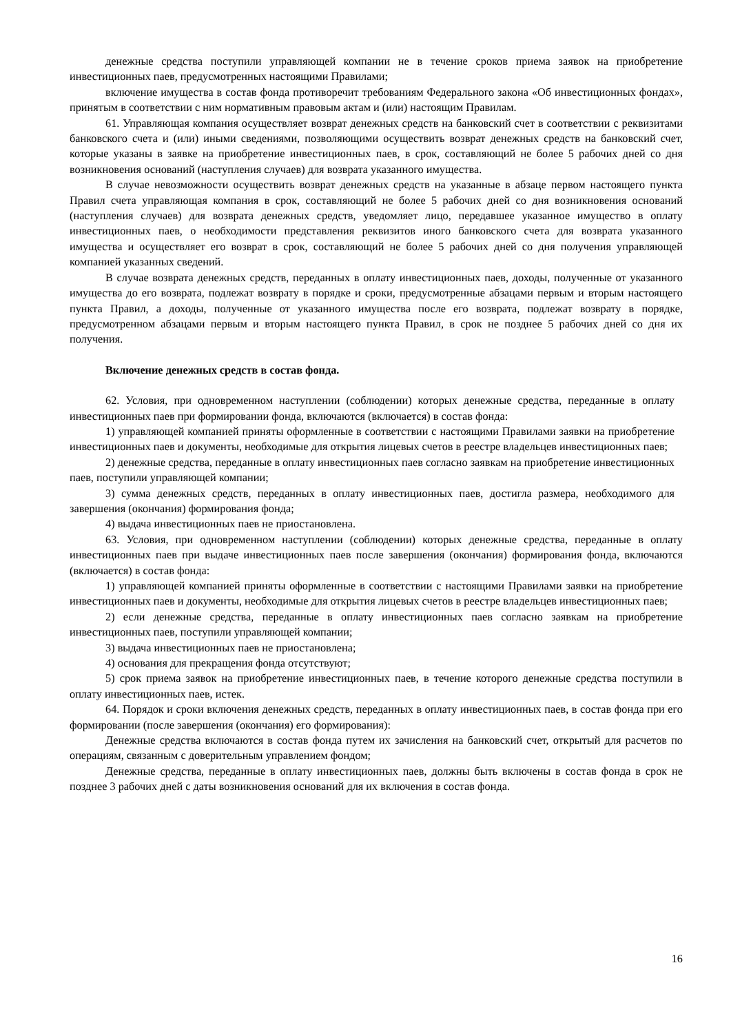денежные средства поступили управляющей компании не в течение сроков приема заявок на приобретение инвестиционных паев, предусмотренных настоящими Правилами;
включение имущества в состав фонда противоречит требованиям Федерального закона «Об инвестиционных фондах», принятым в соответствии с ним нормативным правовым актам и (или) настоящим Правилам.
61. Управляющая компания осуществляет возврат денежных средств на банковский счет в соответствии с реквизитами банковского счета и (или) иными сведениями, позволяющими осуществить возврат денежных средств на банковский счет, которые указаны в заявке на приобретение инвестиционных паев, в срок, составляющий не более 5 рабочих дней со дня возникновения оснований (наступления случаев) для возврата указанного имущества.
В случае невозможности осуществить возврат денежных средств на указанные в абзаце первом настоящего пункта Правил счета управляющая компания в срок, составляющий не более 5 рабочих дней со дня возникновения оснований (наступления случаев) для возврата денежных средств, уведомляет лицо, передавшее указанное имущество в оплату инвестиционных паев, о необходимости представления реквизитов иного банковского счета для возврата указанного имущества и осуществляет его возврат в срок, составляющий не более 5 рабочих дней со дня получения управляющей компанией указанных сведений.
В случае возврата денежных средств, переданных в оплату инвестиционных паев, доходы, полученные от указанного имущества до его возврата, подлежат возврату в порядке и сроки, предусмотренные абзацами первым и вторым настоящего пункта Правил, а доходы, полученные от указанного имущества после его возврата, подлежат возврату в порядке, предусмотренном абзацами первым и вторым настоящего пункта Правил, в срок не позднее 5 рабочих дней со дня их получения.
Включение денежных средств в состав фонда.
62. Условия, при одновременном наступлении (соблюдении) которых денежные средства, переданные в оплату инвестиционных паев при формировании фонда, включаются (включается) в состав фонда:
1) управляющей компанией приняты оформленные в соответствии с настоящими Правилами заявки на приобретение инвестиционных паев и документы, необходимые для открытия лицевых счетов в реестре владельцев инвестиционных паев;
2) денежные средства, переданные в оплату инвестиционных паев согласно заявкам на приобретение инвестиционных паев, поступили управляющей компании;
3) сумма денежных средств, переданных в оплату инвестиционных паев, достигла размера, необходимого для завершения (окончания) формирования фонда;
4) выдача инвестиционных паев не приостановлена.
63. Условия, при одновременном наступлении (соблюдении) которых денежные средства, переданные в оплату инвестиционных паев при выдаче инвестиционных паев после завершения (окончания) формирования фонда, включаются (включается) в состав фонда:
1) управляющей компанией приняты оформленные в соответствии с настоящими Правилами заявки на приобретение инвестиционных паев и документы, необходимые для открытия лицевых счетов в реестре владельцев инвестиционных паев;
2) если денежные средства, переданные в оплату инвестиционных паев согласно заявкам на приобретение инвестиционных паев, поступили управляющей компании;
3) выдача инвестиционных паев не приостановлена;
4) основания для прекращения фонда отсутствуют;
5) срок приема заявок на приобретение инвестиционных паев, в течение которого денежные средства поступили в оплату инвестиционных паев, истек.
64. Порядок и сроки включения денежных средств, переданных в оплату инвестиционных паев, в состав фонда при его формировании (после завершения (окончания) его формирования):
Денежные средства включаются в состав фонда путем их зачисления на банковский счет, открытый для расчетов по операциям, связанным с доверительным управлением фондом;
Денежные средства, переданные в оплату инвестиционных паев, должны быть включены в состав фонда в срок не позднее 3 рабочих дней с даты возникновения оснований для их включения в состав фонда.
16